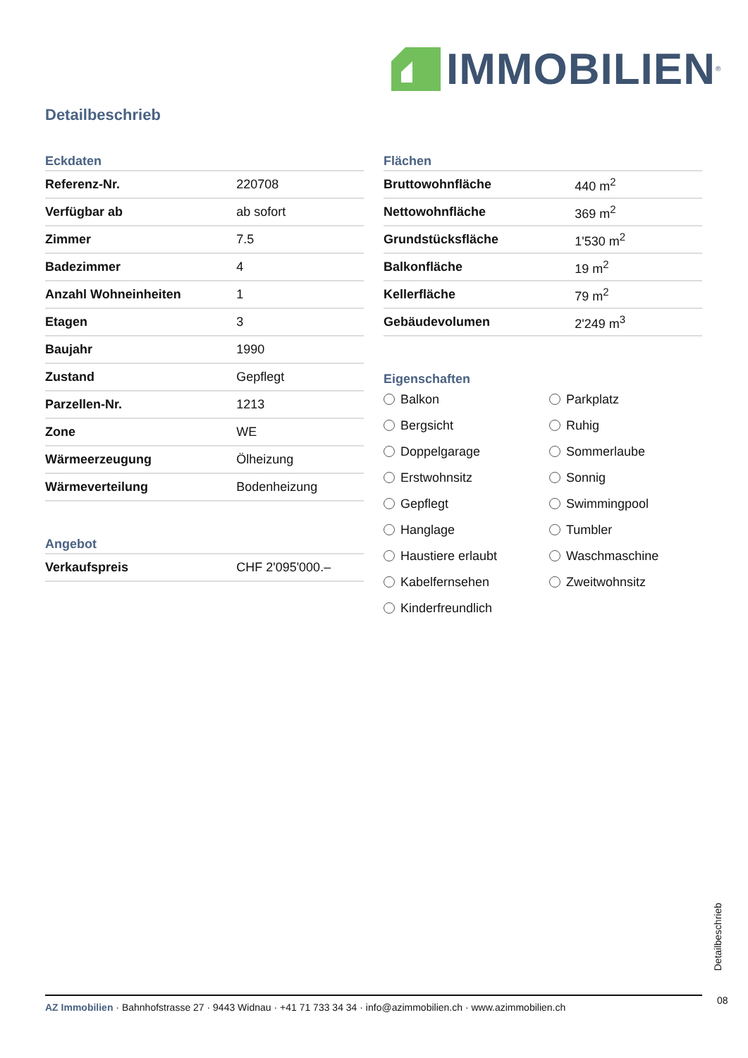IMMOBILIEN<sup>®</sup>
Detailbeschrieb
Eckdaten
| Referenz-Nr. | 220708 |
| Verfügbar ab | ab sofort |
| Zimmer | 7.5 |
| Badezimmer | 4 |
| Anzahl Wohneinheiten | 1 |
| Etagen | 3 |
| Baujahr | 1990 |
| Zustand | Gepflegt |
| Parzellen-Nr. | 1213 |
| Zone | WE |
| Wärmeerzeugung | Ölheizung |
| Wärmeverteilung | Bodenheizung |
Angebot
| Verkaufspreis | CHF 2'095'000.– |
Flächen
| Bruttowohnfläche | 440 m<sup>2</sup> |
| Nettowohnfläche | 369 m<sup>2</sup> |
| Grundstücksfläche | 1'530 m<sup>2</sup> |
| Balkonfläche | 19 m<sup>2</sup> |
| Kellerfläche | 79 m<sup>2</sup> |
| Gebäudevolumen | 2'249 m<sup>3</sup> |
Eigenschaften
Balkon Parkplatz Bergsicht Ruhig Doppelgarage Sommerlaube Erstwohnsitz Sonnig Gepflegt Swimmingpool Hanglage Tumbler Haustiere erlaubt Waschmaschine Kabelfernsehen Zweitwohnsitz Kinderfreundlich
Detailbeschrieb
AZ Immobilien · Bahnhofstrasse 27 · 9443 Widnau · +41 71 733 34 34 · info@azimmobilien.ch · www.azimmobilien.ch
08